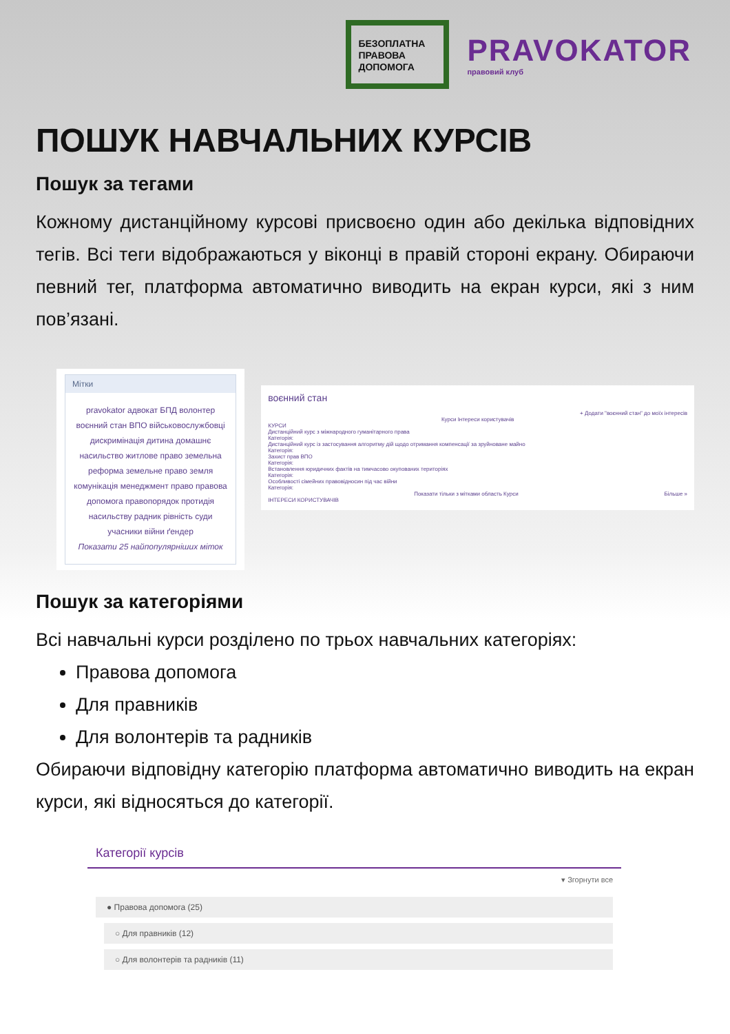БЕЗОПЛАТНА ПРАВОВА ДОПОМОГА
PRAVOKATOR
правовий клуб
ПОШУК НАВЧАЛЬНИХ КУРСІВ
Пошук за тегами
Кожному дистанційному курсові присвоєно один або декілька відповідних тегів. Всі теги відображаються у віконці в правій стороні екрану. Обираючи певний тег, платформа автоматично виводить на екран курси, які з ним пов’язані.
Мітки
pravokator адвокат БПД волонтер воєнний стан ВПО військовослужбовці дискримінація дитина домашнє насильство житлове право земельна реформа земельне право земля комунікація менеджмент право правова допомога правопорядок протидія насильству радник рівність суди учасники війни ґендер
Показати 25 найпопулярніших міток
воєнний стан
+ Додати "воєнний стан" до моїх інтересів
Курси Інтереси користувачів
КУРСИ
Дистанційний курс з міжнародного гуманітарного права
Категорія:
Дистанційний курс із застосування алгоритму дій щодо отримання компенсації за зруйноване майно
Категорія:
Захист прав ВПО
Категорія:
Встановлення юридичних фактів на тимчасово окупованих територіях
Категорія:
Особливості сімейних правовідносин під час війни
Категорія:
Показати тільки з мітками область Курси Більше »
ІНТЕРЕСИ КОРИСТУВАЧІВ
Пошук за категоріями
Всі навчальні курси розділено по трьох навчальних категоріях:
Правова допомога
Для правників
Для волонтерів та радників
Обираючи відповідну категорію платформа автоматично виводить на екран курси, які відносяться до категорії.
Категорії курсів
▾ Згорнути все
● Правова допомога (25)
○ Для правників (12)
○ Для волонтерів та радників (11)